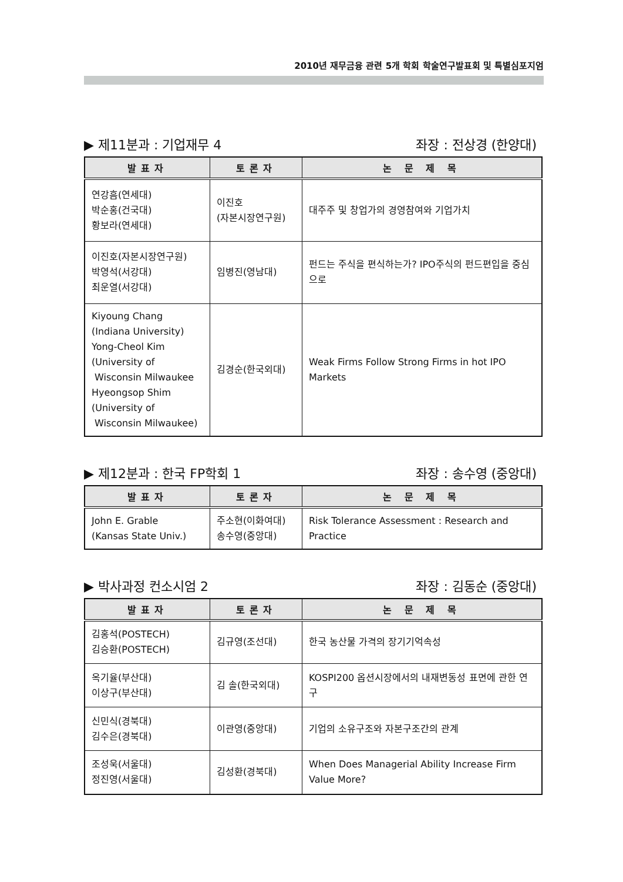2010년 재무금융 관련 5개 학회 학술연구발표회 및 특별심포지엄
▶ 제11분과 : 기업재무 4 좌장 : 전상경 (한양대)
| 발표자 | 토론자 | 논 문 제 목 |
| --- | --- | --- |
| 연강흠(연세대) 박순홍(건국대) 황보라(연세대) | 이진호 (자본시장연구원) | 대주주 및 창업가의 경영참여와 기업가치 |
| 이진호(자본시장연구원) 박영석(서강대) 최운열(서강대) | 임병진(영남대) | 펀드는 주식을 편식하는가? IPO주식의 펀드편입을 중심으로 |
| Kiyoung Chang (Indiana University) Yong-Cheol Kim (University of Wisconsin Milwaukee Hyeongsop Shim (University of Wisconsin Milwaukee) | 김경순(한국외대) | Weak Firms Follow Strong Firms in hot IPO Markets |
▶ 제12분과 : 한국 FP학회 1 좌장 : 송수영 (중앙대)
| 발표자 | 토론자 | 논 문 제 목 |
| --- | --- | --- |
| John E. Grable (Kansas State Univ.) | 주소현(이화여대) 송수영(중앙대) | Risk Tolerance Assessment : Research and Practice |
▶ 박사과정 컨소시엄 2 좌장 : 김동순 (중앙대)
| 발표자 | 토론자 | 논 문 제 목 |
| --- | --- | --- |
| 김홍석(POSTECH) 김승환(POSTECH) | 김규영(조선대) | 한국 농산물 가격의 장기기억속성 |
| 옥기율(부산대) 이상구(부산대) | 김 솔(한국외대) | KOSPI200 옵션시장에서의 내재변동성 표면에 관한 연구 |
| 신민식(경북대) 김수은(경북대) | 이관영(중앙대) | 기업의 소유구조와 자본구조간의 관계 |
| 조성욱(서울대) 정진영(서울대) | 김성환(경북대) | When Does Managerial Ability Increase Firm Value More? |